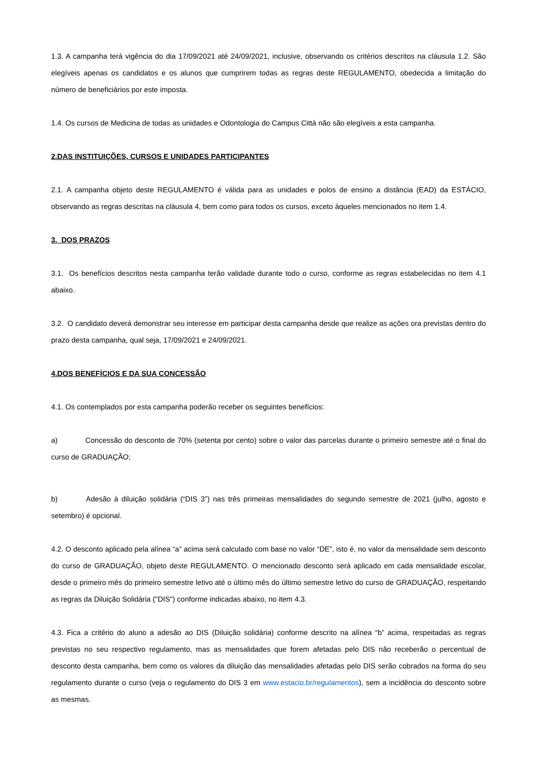1.3. A campanha terá vigência do dia 17/09/2021 até 24/09/2021, inclusive, observando os critérios descritos na cláusula 1.2. São elegíveis apenas os candidatos e os alunos que cumprirem todas as regras deste REGULAMENTO, obedecida a limitação do número de beneficiários por este imposta.
1.4. Os cursos de Medicina de todas as unidades e Odontologia do Campus Città não são elegíveis a esta campanha.
2.DAS INSTITUIÇÕES, CURSOS E UNIDADES PARTICIPANTES
2.1. A campanha objeto deste REGULAMENTO é válida para as unidades e polos de ensino a distância (EAD) da ESTÁCIO, observando as regras descritas na cláusula 4, bem como para todos os cursos, exceto àqueles mencionados no item 1.4.
3. DOS PRAZOS
3.1. Os benefícios descritos nesta campanha terão validade durante todo o curso, conforme as regras estabelecidas no item 4.1 abaixo.
3.2. O candidato deverá demonstrar seu interesse em participar desta campanha desde que realize as ações ora previstas dentro do prazo desta campanha, qual seja, 17/09/2021 e 24/09/2021.
4.DOS BENEFÍCIOS E DA SUA CONCESSÃO
4.1. Os contemplados por esta campanha poderão receber os seguintes benefícios:
a) Concessão do desconto de 70% (setenta por cento) sobre o valor das parcelas durante o primeiro semestre até o final do curso de GRADUAÇÃO;
b) Adesão à diluição solidária (“DIS 3”) nas três primeiras mensalidades do segundo semestre de 2021 (julho, agosto e setembro) é opcional.
4.2. O desconto aplicado pela alínea “a” acima será calculado com base no valor “DE”, isto é, no valor da mensalidade sem desconto do curso de GRADUAÇÃO, objeto deste REGULAMENTO. O mencionado desconto será aplicado em cada mensalidade escolar, desde o primeiro mês do primeiro semestre letivo até o último mês do último semestre letivo do curso de GRADUAÇÃO, respeitando as regras da Diluição Solidária ("DIS") conforme indicadas abaixo, no item 4.3.
4.3. Fica a critério do aluno a adesão ao DIS (Diluição solidária) conforme descrito na alínea “b” acima, respeitadas as regras previstas no seu respectivo regulamento, mas as mensalidades que forem afetadas pelo DIS não receberão o percentual de desconto desta campanha, bem como os valores da diluição das mensalidades afetadas pelo DIS serão cobrados na forma do seu regulamento durante o curso (veja o regulamento do DIS 3 em www.estacio.br/regulamentos), sem a incidência do desconto sobre as mesmas.